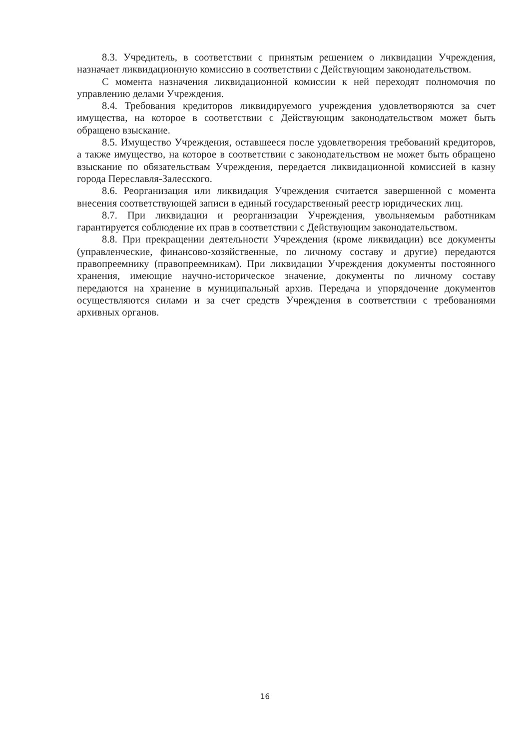8.3. Учредитель, в соответствии с принятым решением о ликвидации Учреждения, назначает ликвидационную комиссию в соответствии с Действующим законодательством.
С момента назначения ликвидационной комиссии к ней переходят полномочия по управлению делами Учреждения.
8.4. Требования кредиторов ликвидируемого учреждения удовлетворяются за счет имущества, на которое в соответствии с Действующим законодательством может быть обращено взыскание.
8.5. Имущество Учреждения, оставшееся после удовлетворения требований кредиторов, а также имущество, на которое в соответствии с законодательством не может быть обращено взыскание по обязательствам Учреждения, передается ликвидационной комиссией в казну города Переславля-Залесского.
8.6. Реорганизация или ликвидация Учреждения считается завершенной с момента внесения соответствующей записи в единый государственный реестр юридических лиц.
8.7. При ликвидации и реорганизации Учреждения, увольняемым работникам гарантируется соблюдение их прав в соответствии с Действующим законодательством.
8.8. При прекращении деятельности Учреждения (кроме ликвидации) все документы (управленческие, финансово-хозяйственные, по личному составу и другие) передаются правопреемнику (правопреемникам). При ликвидации Учреждения документы постоянного хранения, имеющие научно-историческое значение, документы по личному составу передаются на хранение в муниципальный архив. Передача и упорядочение документов осуществляются силами и за счет средств Учреждения в соответствии с требованиями архивных органов.
16